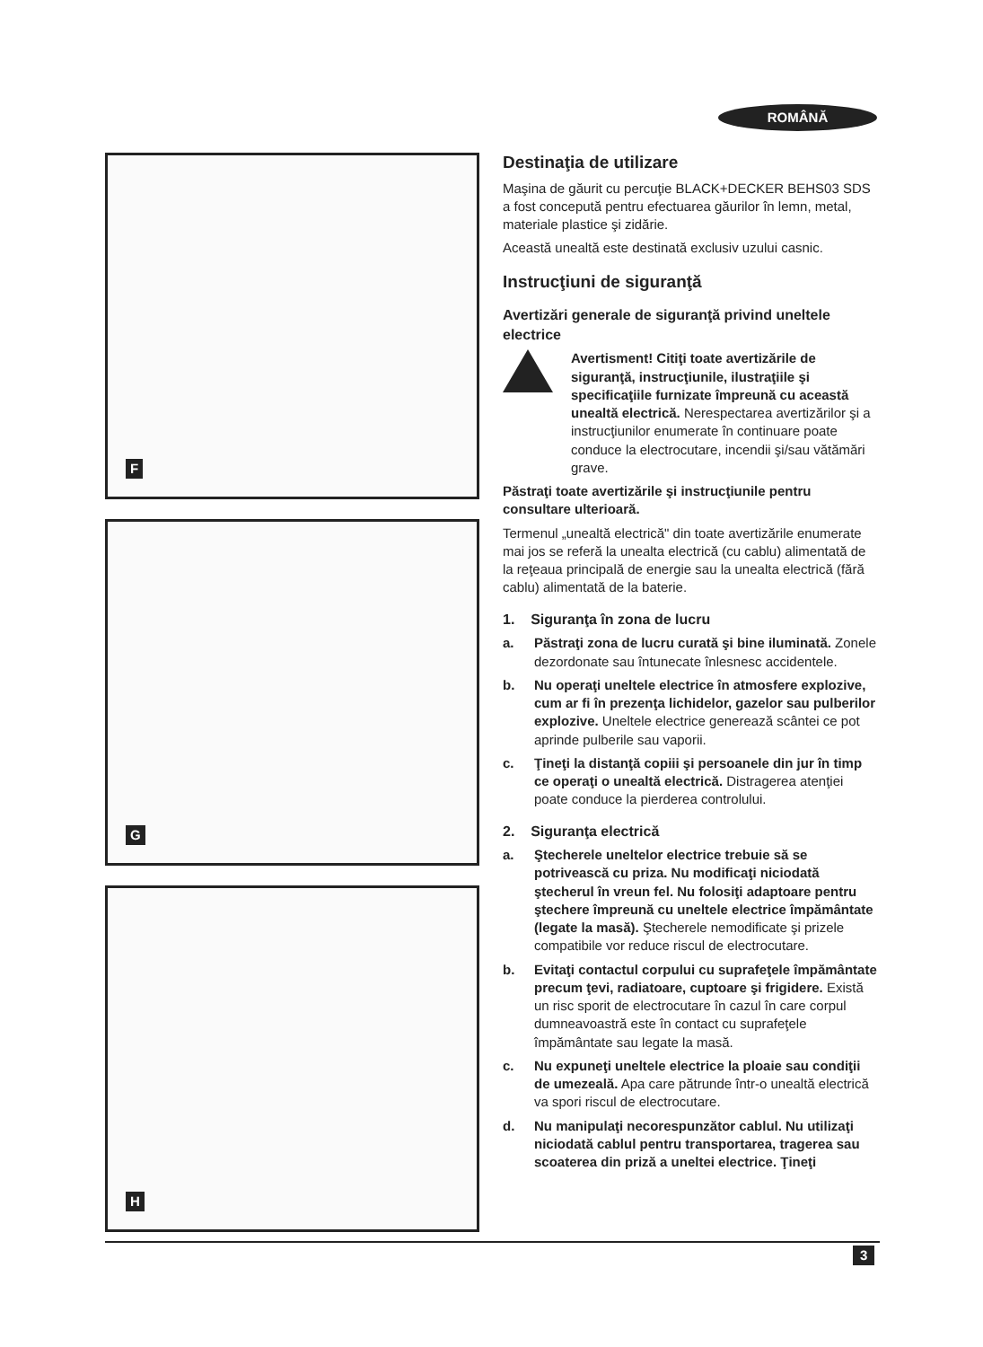ROMÂNĂ
F
G
H
Destinaţia de utilizare
Maşina de găurit cu percuţie BLACK+DECKER BEHS03 SDS a fost concepută pentru efectuarea găurilor în lemn, metal, materiale plastice şi zidărie.
Această unealtă este destinată exclusiv uzului casnic.
Instrucţiuni de siguranţă
Avertizări generale de siguranţă privind uneltele electrice
Avertisment! Citiţi toate avertizările de siguranţă, instrucţiunile, ilustraţiile şi specificaţiile furnizate împreună cu această unealtă electrică. Nerespectarea avertizărilor şi a instrucţiunilor enumerate în continuare poate conduce la electrocutare, incendii şi/sau vătămări grave.
Păstraţi toate avertizările şi instrucţiunile pentru consultare ulterioară.
Termenul „unealtă electrică" din toate avertizările enumerate mai jos se referă la unealta electrică (cu cablu) alimentată de la reţeaua principală de energie sau la unealta electrică (fără cablu) alimentată de la baterie.
1. Siguranţa în zona de lucru
a. Păstraţi zona de lucru curată şi bine iluminată. Zonele dezordonate sau întunecate înlesnesc accidentele.
b. Nu operaţi uneltele electrice în atmosfere explozive, cum ar fi în prezenţa lichidelor, gazelor sau pulberilor explozive. Uneltele electrice generează scântei ce pot aprinde pulberile sau vaporii.
c. Ţineţi la distanţă copiii şi persoanele din jur în timp ce operaţi o unealtă electrică. Distragerea atenţiei poate conduce la pierderea controlului.
2. Siguranţa electrică
a. Ştecherele uneltelor electrice trebuie să se potrivească cu priza. Nu modificaţi niciodată ştecherul în vreun fel. Nu folosiţi adaptoare pentru ştechere împreună cu uneltele electrice împământate (legate la masă). Ştecherele nemodificate şi prizele compatibile vor reduce riscul de electrocutare.
b. Evitaţi contactul corpului cu suprafeţele împământate precum ţevi, radiatoare, cuptoare şi frigidere. Există un risc sporit de electrocutare în cazul în care corpul dumneavoastră este în contact cu suprafeţele împământate sau legate la masă.
c. Nu expuneţi uneltele electrice la ploaie sau condiţii de umezeală. Apa care pătrunde într-o unealtă electrică va spori riscul de electrocutare.
d. Nu manipulaţi necorespunzător cablul. Nu utilizaţi niciodată cablul pentru transportarea, tragerea sau scoaterea din priză a uneltei electrice. Ţineţi
3